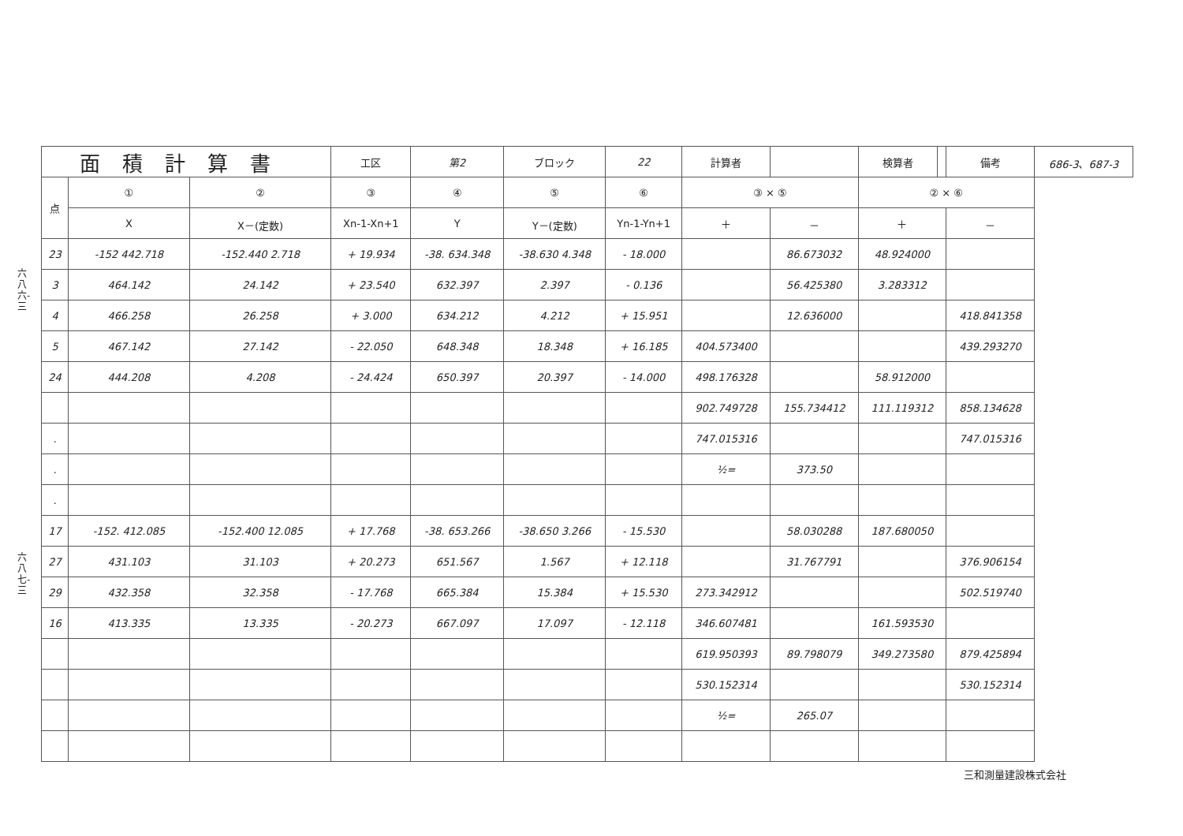六八六-三
六八七-三
| 面積計算書 | | | 工区 | 第2 | ブロック | 22 | 計算者 | | 検算者 | | 備考 | 686-3、687-3 |
| 点 | ① | ② | ③ | ④ | ⑤ | ⑥ | ③ × ⑤ | | ② × ⑥ | | | |
| | X | X－(定数) | Xn-1-Xn+1 | Y | Y－(定数) | Yn-1-Yn+1 | ＋ | － | ＋ | | － | |
| 23 | -152 442.718 | -152.440 2.718 | + 19.934 | -38. 634.348 | -38.630 4.348 | - 18.000 | | 86.673032 | 48.924000 | | | |
| 3 | 464.142 | 24.142 | + 23.540 | 632.397 | 2.397 | - 0.136 | | 56.425380 | 3.283312 | | | |
| 4 | 466.258 | 26.258 | + 3.000 | 634.212 | 4.212 | + 15.951 | | 12.636000 | | | 418.841358 | |
| 5 | 467.142 | 27.142 | - 22.050 | 648.348 | 18.348 | + 16.185 | 404.573400 | | | | 439.293270 | |
| 24 | 444.208 | 4.208 | - 24.424 | 650.397 | 20.397 | - 14.000 | 498.176328 | | 58.912000 | | | |
| | | | | | | | 902.749728 | 155.734412 | 111.119312 | | 858.134628 | |
| . | | | | | | | 747.015316 | | | | 747.015316 | |
| . | | | | | | | ½= | 373.50 | | | | |
| . | | | | | | | | | | | | |
| 17 | -152. 412.085 | -152.400 12.085 | + 17.768 | -38. 653.266 | -38.650 3.266 | - 15.530 | | 58.030288 | 187.680050 | | | |
| 27 | 431.103 | 31.103 | + 20.273 | 651.567 | 1.567 | + 12.118 | | 31.767791 | | | 376.906154 | |
| 29 | 432.358 | 32.358 | - 17.768 | 665.384 | 15.384 | + 15.530 | 273.342912 | | | | 502.519740 | |
| 16 | 413.335 | 13.335 | - 20.273 | 667.097 | 17.097 | - 12.118 | 346.607481 | | 161.593530 | | | |
| | | | | | | | 619.950393 | 89.798079 | 349.273580 | | 879.425894 | |
| | | | | | | | 530.152314 | | | | 530.152314 | |
| | | | | | | | ½= | 265.07 | | | | |
三和測量建設株式会社